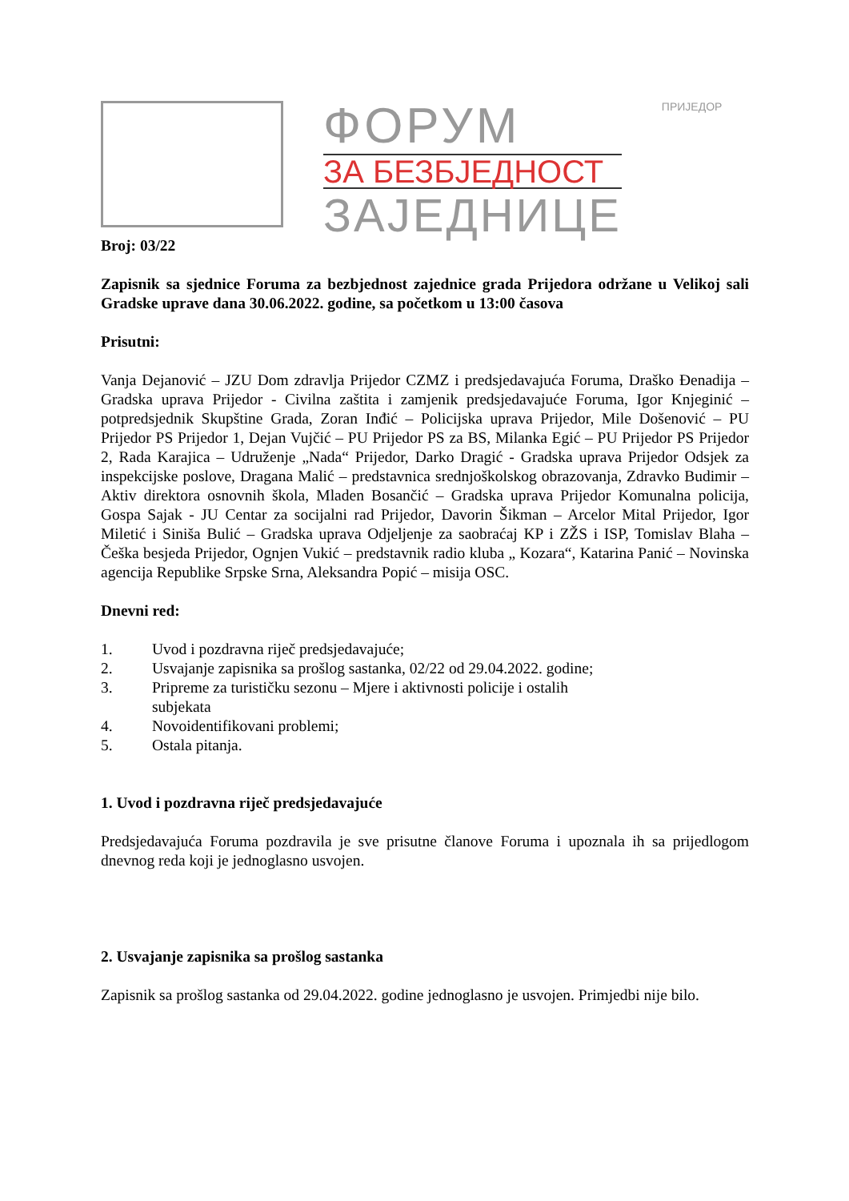ФОРУМ
ЗА БЕЗБЈЕДНОСТ
ЗАЈЕДНИЦЕ
ПРИЈЕДОР
Broj: 03/22
Zapisnik sa sjednice Foruma za bezbjednost zajednice grada Prijedora održane u Velikoj sali Gradske uprave dana 30.06.2022. godine, sa početkom u 13:00 časova
Prisutni:
Vanja Dejanović – JZU Dom zdravlja Prijedor CZMZ i predsjedavajuća Foruma, Draško Đenadija – Gradska uprava Prijedor - Civilna zaštita i zamjenik predsjedavajuće Foruma, Igor Knjeginić – potpredsjednik Skupštine Grada, Zoran Inđić – Policijska uprava Prijedor, Mile Došenović – PU Prijedor PS Prijedor 1, Dejan Vujčić – PU Prijedor PS za BS, Milanka Egić – PU Prijedor PS Prijedor 2, Rada Karajica – Udruženje „Nada“ Prijedor, Darko Dragić - Gradska uprava Prijedor Odsjek za inspekcijske poslove, Dragana Malić – predstavnica srednjoškolskog obrazovanja, Zdravko Budimir – Aktiv direktora osnovnih škola, Mladen Bosančić – Gradska uprava Prijedor Komunalna policija, Gospa Sajak - JU Centar za socijalni rad Prijedor, Davorin Šikman – Arcelor Mital Prijedor, Igor Miletić i Siniša Bulić – Gradska uprava Odjeljenje za saobraćaj KP i ZŽS i ISP, Tomislav Blaha – Češka besjeda Prijedor, Ognjen Vukić – predstavnik radio kluba „ Kozara“, Katarina Panić – Novinska agencija Republike Srpske Srna, Aleksandra Popić – misija OSC.
Dnevni red:
1. Uvod i pozdravna riječ predsjedavajuće;
2. Usvajanje zapisnika sa prošlog sastanka, 02/22 od 29.04.2022. godine;
3. Pripreme za turističku sezonu – Mjere i aktivnosti policije i ostalih
subjekata
4. Novoidentifikovani problemi;
5. Ostala pitanja.
1. Uvod i pozdravna riječ predsjedavajuće
Predsjedavajuća Foruma pozdravila je sve prisutne članove Foruma i upoznala ih sa prijedlogom dnevnog reda koji je jednoglasno usvojen.
2. Usvajanje zapisnika sa prošlog sastanka
Zapisnik sa prošlog sastanka od 29.04.2022. godine jednoglasno je usvojen. Primjedbi nije bilo.